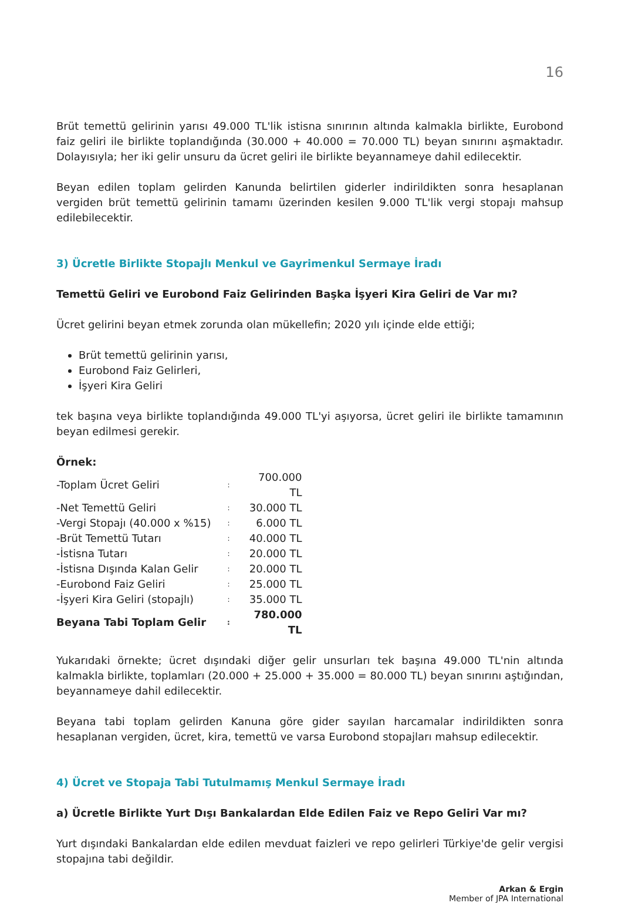16
Brüt temettü gelirinin yarısı 49.000 TL'lik istisna sınırının altında kalmakla birlikte, Eurobond faiz geliri ile birlikte toplandığında (30.000 + 40.000 = 70.000 TL) beyan sınırını aşmaktadır. Dolayısıyla; her iki gelir unsuru da ücret geliri ile birlikte beyannameye dahil edilecektir.
Beyan edilen toplam gelirden Kanunda belirtilen giderler indirildikten sonra hesaplanan vergiden brüt temettü gelirinin tamamı üzerinden kesilen 9.000 TL'lik vergi stopajı mahsup edilebilecektir.
3) Ücretle Birlikte Stopajlı Menkul ve Gayrimenkul Sermaye İradı
Temettü Geliri ve Eurobond Faiz Gelirinden Başka İşyeri Kira Geliri de Var mı?
Ücret gelirini beyan etmek zorunda olan mükellefin; 2020 yılı içinde elde ettiği;
Brüt temettü gelirinin yarısı,
Eurobond Faiz Gelirleri,
İşyeri Kira Geliri
tek başına veya birlikte toplandığında 49.000 TL'yi aşıyorsa, ücret geliri ile birlikte tamamının beyan edilmesi gerekir.
| Örnek: | | |
| -Toplam Ücret Geliri | : | 700.000 TL |
| -Net Temettü Geliri | : | 30.000 TL |
| -Vergi Stopajı (40.000 x %15) | : | 6.000 TL |
| -Brüt Temettü Tutarı | : | 40.000 TL |
| -İstisna Tutarı | : | 20.000 TL |
| -İstisna Dışında Kalan Gelir | : | 20.000 TL |
| -Eurobond Faiz Geliri | : | 25.000 TL |
| -İşyeri Kira Geliri (stopajlı) | : | 35.000 TL |
| Beyana Tabi Toplam Gelir | : | 780.000 TL |
Yukarıdaki örnekte; ücret dışındaki diğer gelir unsurları tek başına 49.000 TL'nin altında kalmakla birlikte, toplamları (20.000 + 25.000 + 35.000 = 80.000 TL) beyan sınırını aştığından, beyannameye dahil edilecektir.
Beyana tabi toplam gelirden Kanuna göre gider sayılan harcamalar indirildikten sonra hesaplanan vergiden, ücret, kira, temettü ve varsa Eurobond stopajları mahsup edilecektir.
4) Ücret ve Stopaja Tabi Tutulmamış Menkul Sermaye İradı
a) Ücretle Birlikte Yurt Dışı Bankalardan Elde Edilen Faiz ve Repo Geliri Var mı?
Yurt dışındaki Bankalardan elde edilen mevduat faizleri ve repo gelirleri Türkiye'de gelir vergisi stopajına tabi değildir.
Arkan & Ergin
Member of JPA International